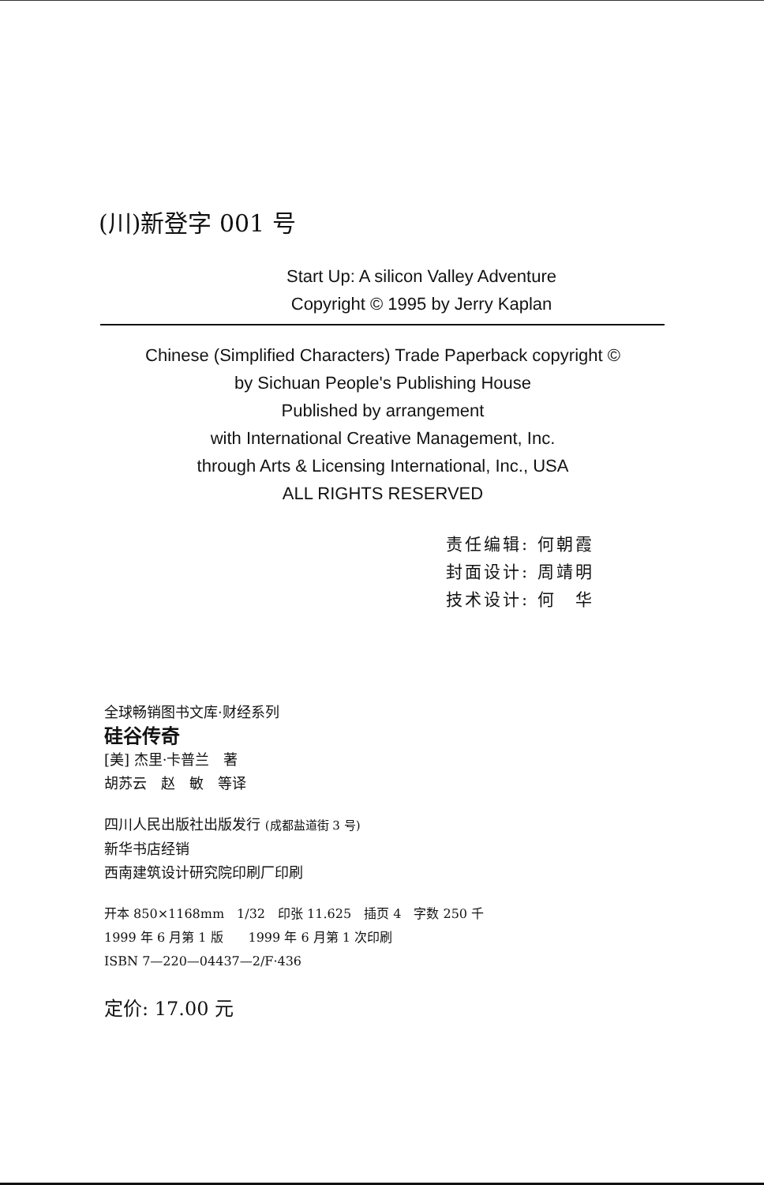(川)新登字 001 号
Start Up: A silicon Valley Adventure
Copyright © 1995 by Jerry Kaplan
Chinese (Simplified Characters) Trade Paperback copyright ©
by Sichuan People's Publishing House
Published by arrangement
with International Creative Management, Inc.
through Arts & Licensing International, Inc., USA
ALL RIGHTS RESERVED
责任编辑: 何朝霞
封面设计: 周靖明
技术设计: 何　华
全球畅销图书文库·财经系列
硅谷传奇
[美] 杰里·卡普兰　著
胡苏云　赵　敏　等译
四川人民出版社出版发行 (成都盐道街 3 号)
新华书店经销
西南建筑设计研究院印刷厂印刷
开本 850×1168mm　1/32　印张 11.625　插页 4　字数 250 千
1999 年 6 月第 1 版　　1999 年 6 月第 1 次印刷
ISBN 7—220—04437—2/F·436
定价: 17.00 元